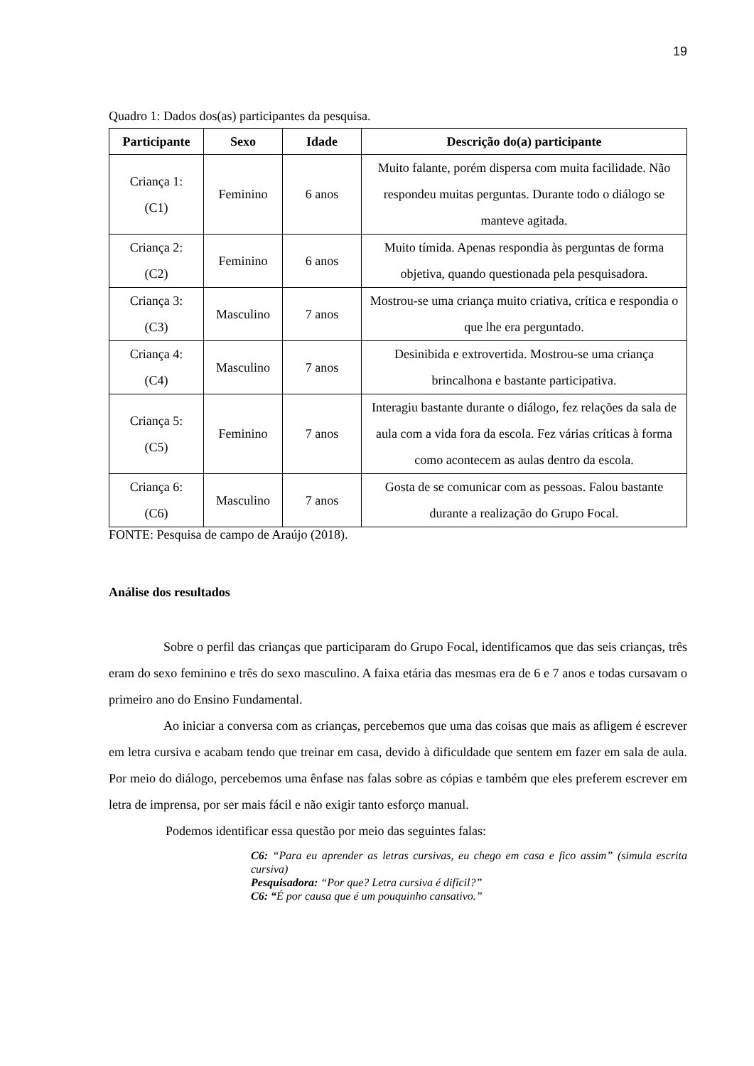19
Quadro 1: Dados dos(as) participantes da pesquisa.
| Participante | Sexo | Idade | Descrição do(a) participante |
| --- | --- | --- | --- |
| Criança 1: (C1) | Feminino | 6 anos | Muito falante, porém dispersa com muita facilidade. Não respondeu muitas perguntas. Durante todo o diálogo se manteve agitada. |
| Criança 2: (C2) | Feminino | 6 anos | Muito tímida. Apenas respondia às perguntas de forma objetiva, quando questionada pela pesquisadora. |
| Criança 3: (C3) | Masculino | 7 anos | Mostrou-se uma criança muito criativa, crítica e respondia o que lhe era perguntado. |
| Criança 4: (C4) | Masculino | 7 anos | Desinibida e extrovertida. Mostrou-se uma criança brincalhona e bastante participativa. |
| Criança 5: (C5) | Feminino | 7 anos | Interagiu bastante durante o diálogo, fez relações da sala de aula com a vida fora da escola. Fez várias críticas à forma como acontecem as aulas dentro da escola. |
| Criança 6: (C6) | Masculino | 7 anos | Gosta de se comunicar com as pessoas. Falou bastante durante a realização do Grupo Focal. |
FONTE: Pesquisa de campo de Araújo (2018).
Análise dos resultados
Sobre o perfil das crianças que participaram do Grupo Focal, identificamos que das seis crianças, três eram do sexo feminino e três do sexo masculino. A faixa etária das mesmas era de 6 e 7 anos e todas cursavam o primeiro ano do Ensino Fundamental.
Ao iniciar a conversa com as crianças, percebemos que uma das coisas que mais as afligem é escrever em letra cursiva e acabam tendo que treinar em casa, devido à dificuldade que sentem em fazer em sala de aula. Por meio do diálogo, percebemos uma ênfase nas falas sobre as cópias e também que eles preferem escrever em letra de imprensa, por ser mais fácil e não exigir tanto esforço manual.
Podemos identificar essa questão por meio das seguintes falas:
C6: “Para eu aprender as letras cursivas, eu chego em casa e fico assim” (simula escrita cursiva)
Pesquisadora: “Por que? Letra cursiva é difícil?”
C6: “É por causa que é um pouquinho cansativo.”